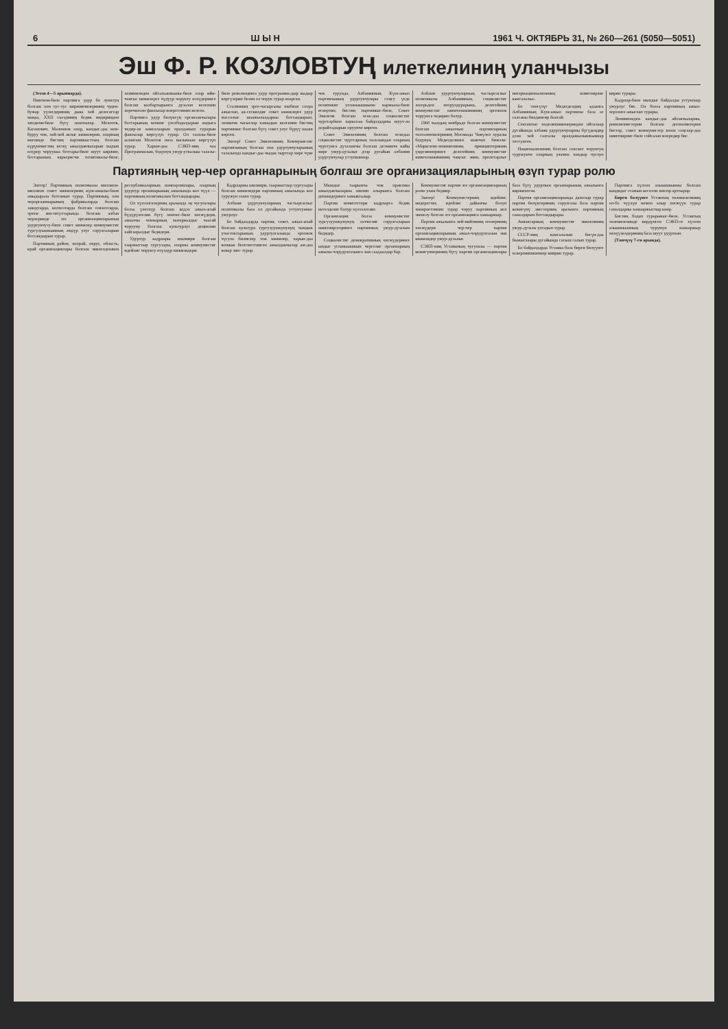6 Ш Ы Н 1961 Ч. ОКТЯБРЬ 31, № 260—261 (5050—5051)
Эш Ф. Р. КОЗЛОВТУҢ илеткелиниң уланчызы
(Эгези 4—5 арыннарда).
Ниитизи-биле партияга удур бо лукктуң болгаш оон тус-тус киржикчилериниң чудек-бужар уүлегдериниң дыка хей делегаттар маңаа, XXII съездиниң бедик индиринден хилдени-биле бүгү шаптылар. Молотов, Каганович, Маленков олар, кандыг-даа кем-буруу чок, хей-хей актыг кижилерни, оларның иштинде бистиң партиявысттың болгаш күрүневистиң кескү ажылдакчыларын хыдын өлүрер чоруукка боттары-биле шуут киржип, боттарының карьерисчи политиказы-биле, ленинизмден ойталаашкыны-биле олар ийи-чангыс кижилерге чүдүүр чорукту өскүдеринге болгаш калбартырынга дузалап келгенин херечилээн фактылар илереттинип келген.
Партияга удур бөлүктүң органзакчылары боттарының кемниг үзелбодалдарын амдыга чедир-ле камгалаарын оралдажып турарын фактылар көргүзүп турар. Ол талазы-биле ылангыя Молотов онза кызымаан көргүзүп турар. Харын-даа СЭКП-ниң чаа Программазын, бодунуң ужур-уткалыы талазы-биле революцияга удур программа-дыр кыдыр көргүзерин безин ол чорук турар апарган.
Сталинниң эрге-чагырганы өшбиле соора ажыглап, ак-сеткилдиг совет кижилерге удур массалыг шаажылалдарны боттандырып, ленинчи чагыглар хажыдып келгенин бистиң партияныс болгаш бүгү совет улус бүрүү шааш көрген.
Эштер! Совет Эвилелиниң Коммунистиг партиязының болгаш оон удуртукчуларының талазында кандыг-даа чыдак тырттар хире чүве чок турунда, Албанияның Күш-ажыл партиязының удуртукчулары соңгу үеде политикиг угланыышкынн каржызы-биле өскертип, бистиң партиявыс-биле, Совет Эвилели болгаш өске-даа социалистиг чурттарбиле харылзаа байдалдарны шуут-ла дорайтадырын оруунче кирген.
Совет Эвилелиниң болгаш өскедаа социалистиг чурттарның талазындан оларның чурттунга дузаламчы болгаш деткимче кайы хире ужур-дузалыг дээр дугайын албании удуртукчулар уттупканнар.
Албани удуртукчуларның частыргаглыг политиказы Албанияның социалистиг лагерьден хоорулдурарына, делегейниң коммунистиг шимчээшкининиң эргежоок чоруунга чедирип болур.
1960 чылдың ноябрьде болган коммунистиг болгаш ажылчын партияларның төлээлекчилериниң Москвада Чөвүлел хуралы бодунуң Медегделинге мынчап бижээн: «Марксизм-ленинизмниң принциптериниң үндезиннеринге делегейниң коммунистиг шимчээшкининиң чаңгыс эвии, пролетарлыг интернационализмниң шиитпирлиг камгалалы».
Бо төөгүлүг Медегделдиң адаанга Албанияның Күш-ажыл партиязы база ат салганы билдингир болгай.
Сектантыг хөделишкиннеринден ойталаар дугайында албани удуртукчуларны бүгүдеңдир дээн хей салгалы оралдажылышкыннар төттүнген.
Национализмниң болгаш сектант чоруктуң туружунче оларның уламна хандыр чуглуп кирип турары.
Кадрлар-биле мындыг байдалды уттукпаар ужурлуг бис. Ол болза партияның ажыл-херээнге ажыглап турары.
Ленинизмден кандыг-даа айтакчыларны, ревизионистерни болгаш догматиктерни бистер, совет коммунистер моон соңгаар-даа шиитпирлиг-биле сойгалап илередир бис.
Партияның чер-чер органнарының болгаш эге организацияларының өзүп турар ролю
Эштер! Партияның политиказы миллион-миллион совет кижилерниң күш-ажылы-биле амыдырала боттанып турар. Партияның, оон чероргааннарының фабрикаларда болгаш заводтарда, колхозтарда болгаш совхозтарда, эртем институттарында болгаш албан черлеринде эге организацияларының удуртукчузу-биле совет кижилер коммунистиг тургузуышкынның өндүр улуг сорулгаларын боттандырып турар.
Партияның район, хоорай, округ, область, край организациялары болгаш эвилелдешкен республикаларның компартиялары, оларның удуртур органнарының ажылында кол чүүл — партияның политиказын боттандырары.
Ол хүлээлгелерниң аразында эң чугулалары болза үлетпүр болгаш кодээ ажыл-агый бүдүрүлгезин бүгү хемчег-биле хөгжүдери, ажылчы чоннарның материалдыг чаагай чорууну болгаш культурлуг деңнелин хайгааралдыг бедидери.
Удуртур кадрлары шилиири болгаш тааржыттыр тургузары, оларны коммунистиг идейлиг чорукту өзүлдүр кижизидери.
Кадрларны шилиири, тааржыттыр тургузары болгаш кижизидери партияның ажылында кол туружун ээлеп турар.
Албани удуртукчуларның частыргаглыг политиказы база ол дугайында уттуптунмас ужурлуг.
Бо байдалдарда партия, совет, ажыл-агый болгаш культура тургузуушкунунуң чамдык участоктарының удуртулгазында эргежок чүгула билиглер чок кижилер, харын-даа кошкак белеткеттинген ажылдакчылар ам-даа ковар эвес турар.
Мындыг таарымча чок практика ажылдакчыларны шилип алырынга болгаш депшидеринге хамыкталыр.
Партия комитеттери кадрларга бедик негелделиг болур хүлээлгелиг.
Организация болза коммунистиг тургузуушкунунуң ээлчеглиг сорулгаларын шиитпирлээринге партияның ужур-дузазын бедидер.
Социалистиг демократияның хөгжүдеринге ындыг угланыышкын чергелиг органнарның ажылы-чорудулгазынга эки саадаалдар бар.
Коммунистиг партия эге организацияларның ролю улам бедиир.
Эштер! Коммунистерниң идейлиг, медереттиг, идейлиг дайынчы болуп хевирлеттинип турар чоруу партияның кол звенозу болган эге организацияга хамааржыр.
Партия ажылынга хей-нийтиниң эгелериниң хөгжүдери чер-чер партия организацияларының ажыл-чорудулгазын эки кижизидер ужур-дузалыг.
СЭКП-ниң Уставының чугулазы — партия кежигүннериниң бүгү партия организациялары база бүгү удурткан органнарының ажылынга киржилгези.
Партия организацияларында даштаар турар партия бөлүктериниң сорулгазы база партия кежигүнү эвестерниң аразынга партияның саналдарын боттандырары.
Анвактарның коммунистиг эвилелиниң ужур-дузазы улгадып турар.
СССР-ниң камгалалын бөгүн-даа быжыглаары дугайында сагыш салып турар.
Бо байдалдарда Уставка база бирги бөлүүнге өскерлиишкиннер киирип турар.
Партияга хүлээп алыышкынны болгаш кандидат стажын кеспээн хевээр арттырар.
Бирги бөлүүнге Уставтың төлевилелиниң ол-бо чүүлүн немеп алыр хөгжүүн турар саналдарны хамааржыттыр көөр.
Бистиң бодап турарывыс-биле, Уставтың төлевилелинде көрдүнген СЭКП-ге хүлээп алыышкынның чурумун хамааржыр хөлүүлелдериниң база шуут удурткан.
(Төнчүзү 7-ги арында).